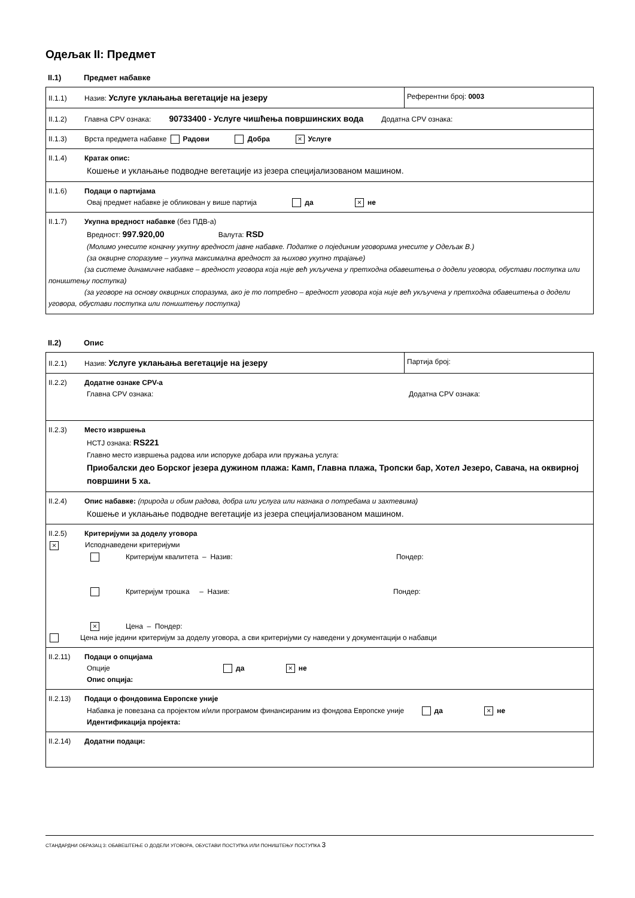Одељак II: Предмет
II.1) Предмет набавке
| II.1.1) Назив: Услуге уклањања вегетације на језеру | Референтни број: 0003 |
| II.1.2) Главна CPV ознака: 90733400 - Услуге чишћења површинских вода Додатна CPV ознака: | |
| II.1.3) Врста предмета набавке Радови Добра × Услуге | |
| II.1.4) Кратак опис: Кошење и уклањање подводне вегетације из језера специјализованом машином. | |
| II.1.6) Подаци о партијама Овај предмет набавке је обликован у више партија да × не | |
| II.1.7) Укупна вредност набавке (без ПДВ-а) Вредност: 997.920,00 Валута: RSD (Молимо унесите коначну укупну вредност јавне набавке. Податке о појединим уговорима унесите у Одељак В.) (за оквирне споразуме – укупна максимална вредност за њихово укупно трајање) (за системе динамичне набавке – вредност уговора која није већ укључена у претходна обавештења о додели уговора, обустави поступка или поништењу поступка) (за уговоре на основу оквирних споразума, ако је то потребно – вредност уговора која није већ укључена у претходна обавештења о додели уговора, обустави поступка или поништењу поступка) | |
II.2) Опис
| II.2.1) Назив: Услуге уклањања вегетације на језеру | Партија број: |
| II.2.2) Додатне ознаке CPV-а Главна CPV ознака: Додатна CPV ознака: | |
| II.2.3) Место извршења НСТЈ ознака: RS221 Главно место извршења радова или испоруке добара или пружања услуга: Приобалски део Борског језера дужином плажа: Камп, Главна плажа, Тропски бар, Хотел Језеро, Савача, на оквирној површини 5 ха. | |
| II.2.4) Опис набавке: (природа и обим радова, добра или услуга или назнака о потребама и захтевима) Кошење и уклањање подводне вегетације из језера специјализованом машином. | |
| II.2.5) Критеријуми за доделу уговора × Исподнаведени критеријуми Критеријум квалитета – Назив: Пондер: Критеријум трошка – Назив: Пондер: × Цена – Пондер: Цена није једини критеријум за доделу уговора, а сви критеријуми су наведени у документацији о набавци | |
| II.2.11) Подаци о опцијама Опције да × не Опис опција: | |
| II.2.13) Подаци о фондовима Европске уније Набавка је повезана са пројектом и/или програмом финансираним из фондова Европске уније да × не Идентификација пројекта: | |
| II.2.14) Додатни подаци: | |
СТАНДАРДНИ ОБРАЗАЦ 3: ОБАВЕШТЕЊЕ О ДОДЕЛИ УГОВОРА, ОБУСТАВИ ПОСТУПКА ИЛИ ПОНИШТЕЊУ ПОСТУПКА 3